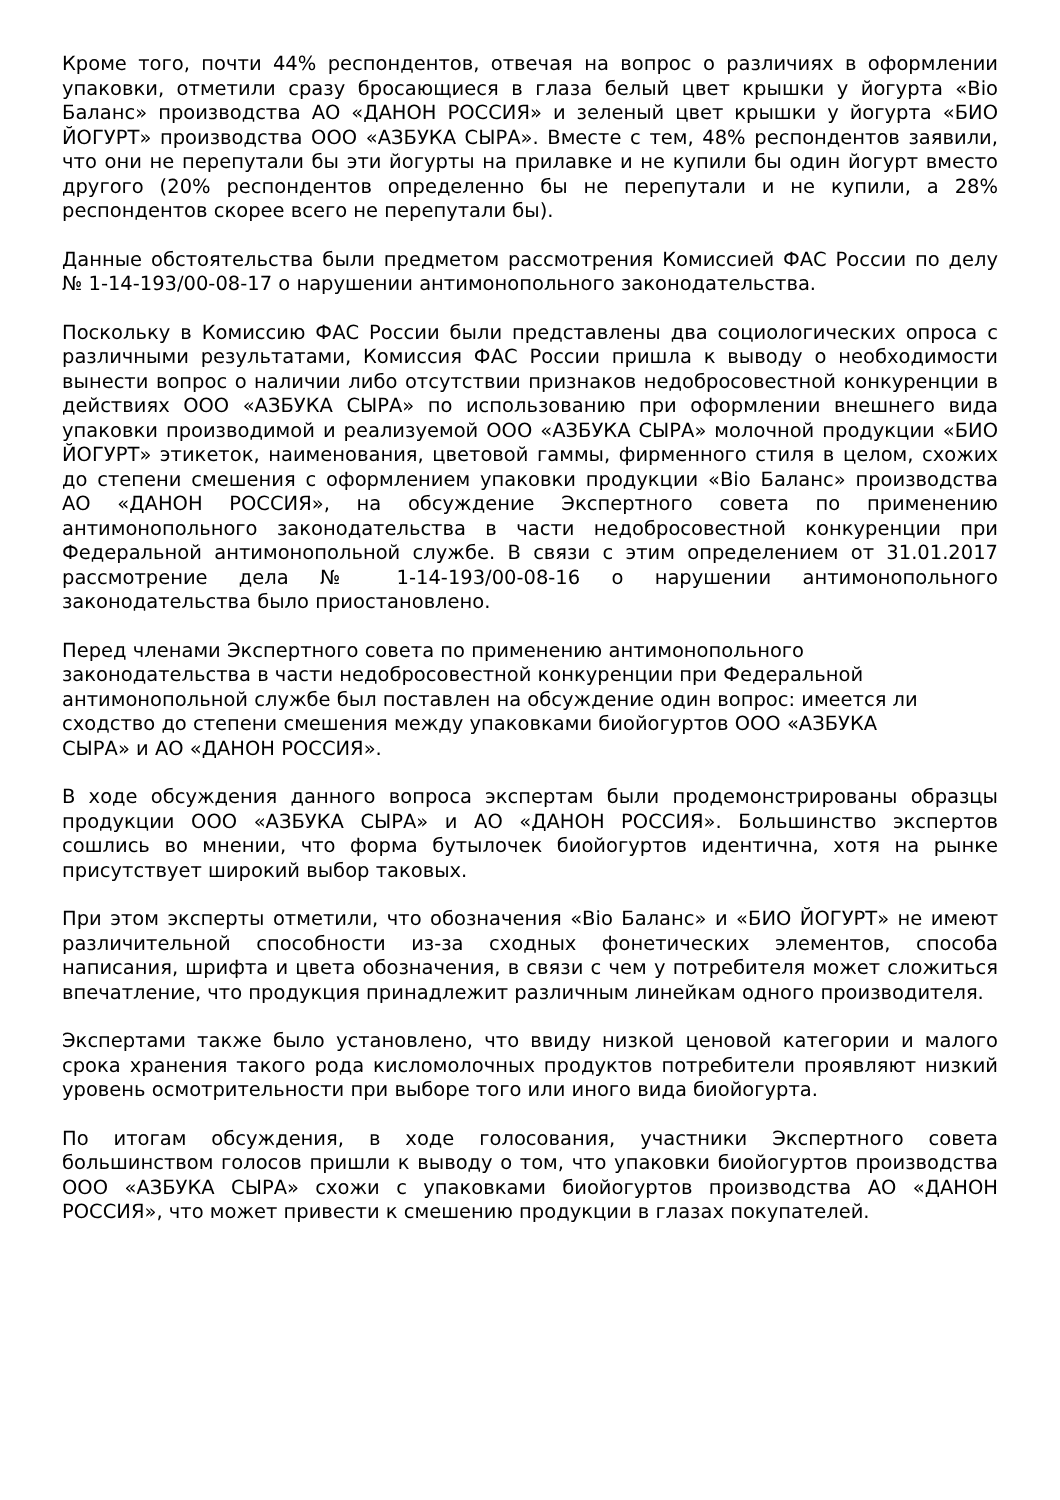Кроме того, почти 44% респондентов, отвечая на вопрос о различиях в оформлении упаковки, отметили сразу бросающиеся в глаза белый цвет крышки у йогурта «Bio Баланс» производства АО «ДАНОН РОССИЯ» и зеленый цвет крышки у йогурта «БИО ЙОГУРТ» производства ООО «АЗБУКА СЫРА». Вместе с тем, 48% респондентов заявили, что они не перепутали бы эти йогурты на прилавке и не купили бы один йогурт вместо другого (20% респондентов определенно бы не перепутали и не купили, а 28% респондентов скорее всего не перепутали бы).
Данные обстоятельства были предметом рассмотрения Комиссией ФАС России по делу № 1-14-193/00-08-17 о нарушении антимонопольного законодательства.
Поскольку в Комиссию ФАС России были представлены два социологических опроса с различными результатами, Комиссия ФАС России пришла к выводу о необходимости вынести вопрос о наличии либо отсутствии признаков недобросовестной конкуренции в действиях ООО «АЗБУКА СЫРА» по использованию при оформлении внешнего вида упаковки производимой и реализуемой ООО «АЗБУКА СЫРА» молочной продукции «БИО ЙОГУРТ» этикеток, наименования, цветовой гаммы, фирменного стиля в целом, схожих до степени смешения с оформлением упаковки продукции «Bio Баланс» производства АО «ДАНОН РОССИЯ», на обсуждение Экспертного совета по применению антимонопольного законодательства в части недобросовестной конкуренции при Федеральной антимонопольной службе. В связи с этим определением от 31.01.2017 рассмотрение дела № 1-14-193/00-08-16 о нарушении антимонопольного законодательства было приостановлено.
Перед членами Экспертного совета по применению антимонопольного
законодательства в части недобросовестной конкуренции при Федеральной
антимонопольной службе был поставлен на обсуждение один вопрос: имеется ли
сходство до степени смешения между упаковками биойогуртов ООО «АЗБУКА
СЫРА» и АО «ДАНОН РОССИЯ».
В ходе обсуждения данного вопроса экспертам были продемонстрированы образцы продукции ООО «АЗБУКА СЫРА» и АО «ДАНОН РОССИЯ». Большинство экспертов сошлись во мнении, что форма бутылочек биойогуртов идентична, хотя на рынке присутствует широкий выбор таковых.
При этом эксперты отметили, что обозначения «Bio Баланс» и «БИО ЙОГУРТ» не имеют различительной способности из-за сходных фонетических элементов, способа написания, шрифта и цвета обозначения, в связи с чем у потребителя может сложиться впечатление, что продукция принадлежит различным линейкам одного производителя.
Экспертами также было установлено, что ввиду низкой ценовой категории и малого срока хранения такого рода кисломолочных продуктов потребители проявляют низкий уровень осмотрительности при выборе того или иного вида биойогурта.
По итогам обсуждения, в ходе голосования, участники Экспертного совета большинством голосов пришли к выводу о том, что упаковки биойогуртов производства ООО «АЗБУКА СЫРА» схожи с упаковками биойогуртов производства АО «ДАНОН РОССИЯ», что может привести к смешению продукции в глазах покупателей.